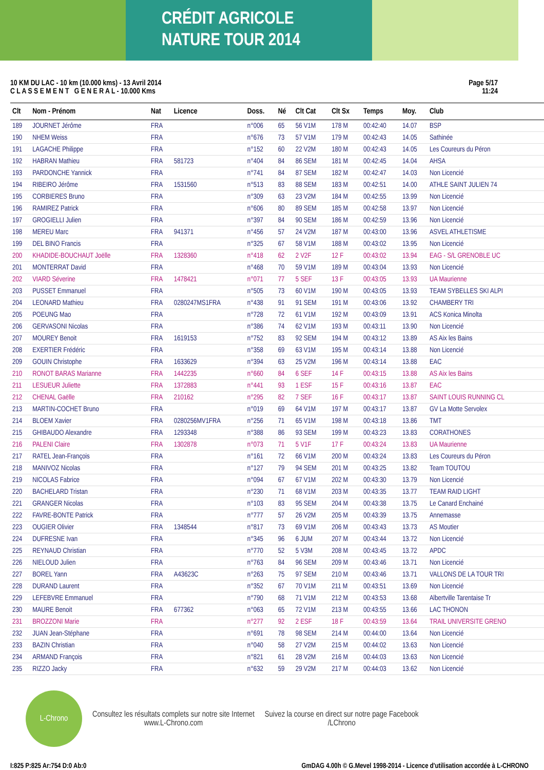CRÉDIT AGRICOLE
NATURE TOUR 2014
10 KM DU LAC - 10 km (10.000 kms) - 13 Avril 2014
C L A S S E M E N T G E N E R A L - 10.000 Kms
Page 5/17
11:24
| Clt | Nom - Prénom | Nat | Licence | Doss. | Né | Clt Cat | Clt Sx | Temps | Moy. | Club |
| --- | --- | --- | --- | --- | --- | --- | --- | --- | --- | --- |
| 189 | JOURNET Jérôme | FRA | | n°006 | 65 | 56 V1M | 178 M | 00:42:40 | 14.07 | BSP |
| 190 | NHEM Weiss | FRA | | n°676 | 73 | 57 V1M | 179 M | 00:42:43 | 14.05 | Sathinée |
| 191 | LAGACHE Philippe | FRA | | n°152 | 60 | 22 V2M | 180 M | 00:42:43 | 14.05 | Les Coureurs du Péron |
| 192 | HABRAN Mathieu | FRA | 581723 | n°404 | 84 | 86 SEM | 181 M | 00:42:45 | 14.04 | AHSA |
| 193 | PARDONCHE Yannick | FRA | | n°741 | 84 | 87 SEM | 182 M | 00:42:47 | 14.03 | Non Licencié |
| 194 | RIBEIRO Jérôme | FRA | 1531560 | n°513 | 83 | 88 SEM | 183 M | 00:42:51 | 14.00 | ATHLE SAINT JULIEN 74 |
| 195 | CORBIERES Bruno | FRA | | n°309 | 63 | 23 V2M | 184 M | 00:42:55 | 13.99 | Non Licencié |
| 196 | RAMIREZ Patrick | FRA | | n°606 | 80 | 89 SEM | 185 M | 00:42:58 | 13.97 | Non Licencié |
| 197 | GROGIELLI Julien | FRA | | n°397 | 84 | 90 SEM | 186 M | 00:42:59 | 13.96 | Non Licencié |
| 198 | MEREU Marc | FRA | 941371 | n°456 | 57 | 24 V2M | 187 M | 00:43:00 | 13.96 | ASVEL ATHLETISME |
| 199 | DEL BINO Francis | FRA | | n°325 | 67 | 58 V1M | 188 M | 00:43:02 | 13.95 | Non Licencié |
| 200 | KHADIDE-BOUCHAUT Joëlle | FRA | 1328360 | n°418 | 62 | 2 V2F | 12 F | 00:43:02 | 13.94 | EAG - S/L GRENOBLE UC |
| 201 | MONTERRAT David | FRA | | n°468 | 70 | 59 V1M | 189 M | 00:43:04 | 13.93 | Non Licencié |
| 202 | VIARD Séverine | FRA | 1478421 | n°071 | 77 | 5 SEF | 13 F | 00:43:05 | 13.93 | UA Maurienne |
| 203 | PUSSET Emmanuel | FRA | | n°505 | 73 | 60 V1M | 190 M | 00:43:05 | 13.93 | TEAM SYBELLES SKI ALPI |
| 204 | LEONARD Mathieu | FRA | 0280247MS1FRA | n°438 | 91 | 91 SEM | 191 M | 00:43:06 | 13.92 | CHAMBERY TRI |
| 205 | POEUNG Mao | FRA | | n°728 | 72 | 61 V1M | 192 M | 00:43:09 | 13.91 | ACS Konica Minolta |
| 206 | GERVASONI Nicolas | FRA | | n°386 | 74 | 62 V1M | 193 M | 00:43:11 | 13.90 | Non Licencié |
| 207 | MOUREY Benoit | FRA | 1619153 | n°752 | 83 | 92 SEM | 194 M | 00:43:12 | 13.89 | AS Aix les Bains |
| 208 | EXERTIER Frédéric | FRA | | n°358 | 69 | 63 V1M | 195 M | 00:43:14 | 13.88 | Non Licencié |
| 209 | GOUIN Christophe | FRA | 1633629 | n°394 | 63 | 25 V2M | 196 M | 00:43:14 | 13.88 | EAC |
| 210 | RONOT BARAS Marianne | FRA | 1442235 | n°660 | 84 | 6 SEF | 14 F | 00:43:15 | 13.88 | AS Aix les Bains |
| 211 | LESUEUR Juliette | FRA | 1372883 | n°441 | 93 | 1 ESF | 15 F | 00:43:16 | 13.87 | EAC |
| 212 | CHENAL Gaëlle | FRA | 210162 | n°295 | 82 | 7 SEF | 16 F | 00:43:17 | 13.87 | SAINT LOUIS RUNNING CL |
| 213 | MARTIN-COCHET Bruno | FRA | | n°019 | 69 | 64 V1M | 197 M | 00:43:17 | 13.87 | GV La Motte Servolex |
| 214 | BLOEM Xavier | FRA | 0280256MV1FRA | n°256 | 71 | 65 V1M | 198 M | 00:43:18 | 13.86 | TMT |
| 215 | GHIBAUDO Alexandre | FRA | 1293348 | n°388 | 86 | 93 SEM | 199 M | 00:43:23 | 13.83 | CORATHONES |
| 216 | PALENI Claire | FRA | 1302878 | n°073 | 71 | 5 V1F | 17 F | 00:43:24 | 13.83 | UA Maurienne |
| 217 | RATEL Jean-François | FRA | | n°161 | 72 | 66 V1M | 200 M | 00:43:24 | 13.83 | Les Coureurs du Péron |
| 218 | MANIVOZ Nicolas | FRA | | n°127 | 79 | 94 SEM | 201 M | 00:43:25 | 13.82 | Team TOUTOU |
| 219 | NICOLAS Fabrice | FRA | | n°094 | 67 | 67 V1M | 202 M | 00:43:30 | 13.79 | Non Licencié |
| 220 | BACHELARD Tristan | FRA | | n°230 | 71 | 68 V1M | 203 M | 00:43:35 | 13.77 | TEAM RAID LIGHT |
| 221 | GRANGER Nicolas | FRA | | n°103 | 83 | 95 SEM | 204 M | 00:43:38 | 13.75 | Le Canard Enchainé |
| 222 | FAVRE-BONTE Patrick | FRA | | n°777 | 57 | 26 V2M | 205 M | 00:43:39 | 13.75 | Annemasse |
| 223 | OUGIER Olivier | FRA | 1348544 | n°817 | 73 | 69 V1M | 206 M | 00:43:43 | 13.73 | AS Moutier |
| 224 | DUFRESNE Ivan | FRA | | n°345 | 96 | 6 JUM | 207 M | 00:43:44 | 13.72 | Non Licencié |
| 225 | REYNAUD Christian | FRA | | n°770 | 52 | 5 V3M | 208 M | 00:43:45 | 13.72 | APDC |
| 226 | NIELOUD Julien | FRA | | n°763 | 84 | 96 SEM | 209 M | 00:43:46 | 13.71 | Non Licencié |
| 227 | BOREL Yann | FRA | A43623C | n°263 | 75 | 97 SEM | 210 M | 00:43:46 | 13.71 | VALLONS DE LA TOUR TRI |
| 228 | DURAND Laurent | FRA | | n°352 | 67 | 70 V1M | 211 M | 00:43:51 | 13.69 | Non Licencié |
| 229 | LEFEBVRE Emmanuel | FRA | | n°790 | 68 | 71 V1M | 212 M | 00:43:53 | 13.68 | Albertville Tarentaise Tr |
| 230 | MAURE Benoit | FRA | 677362 | n°063 | 65 | 72 V1M | 213 M | 00:43:55 | 13.66 | LAC THONON |
| 231 | BROZZONI Marie | FRA | | n°277 | 92 | 2 ESF | 18 F | 00:43:59 | 13.64 | TRAIL UNIVERSITE GRENO |
| 232 | JUAN Jean-Stéphane | FRA | | n°691 | 78 | 98 SEM | 214 M | 00:44:00 | 13.64 | Non Licencié |
| 233 | BAZIN Christian | FRA | | n°040 | 58 | 27 V2M | 215 M | 00:44:02 | 13.63 | Non Licencié |
| 234 | ARMAND François | FRA | | n°821 | 61 | 28 V2M | 216 M | 00:44:03 | 13.63 | Non Licencié |
| 235 | RIZZO Jacky | FRA | | n°632 | 59 | 29 V2M | 217 M | 00:44:03 | 13.62 | Non Licencié |
L-Chrono
Consultez les résultats complets sur notre site Internet
www.L-Chrono.com
Suivez la course en direct sur notre page Facebook
/LChrono
I:825 P:825 Ar:754 D:0 Ab:0 GmDAG 4.00h © G.Mevel 1998-2014 - Licence d'utilisation accordée à L-CHRONO